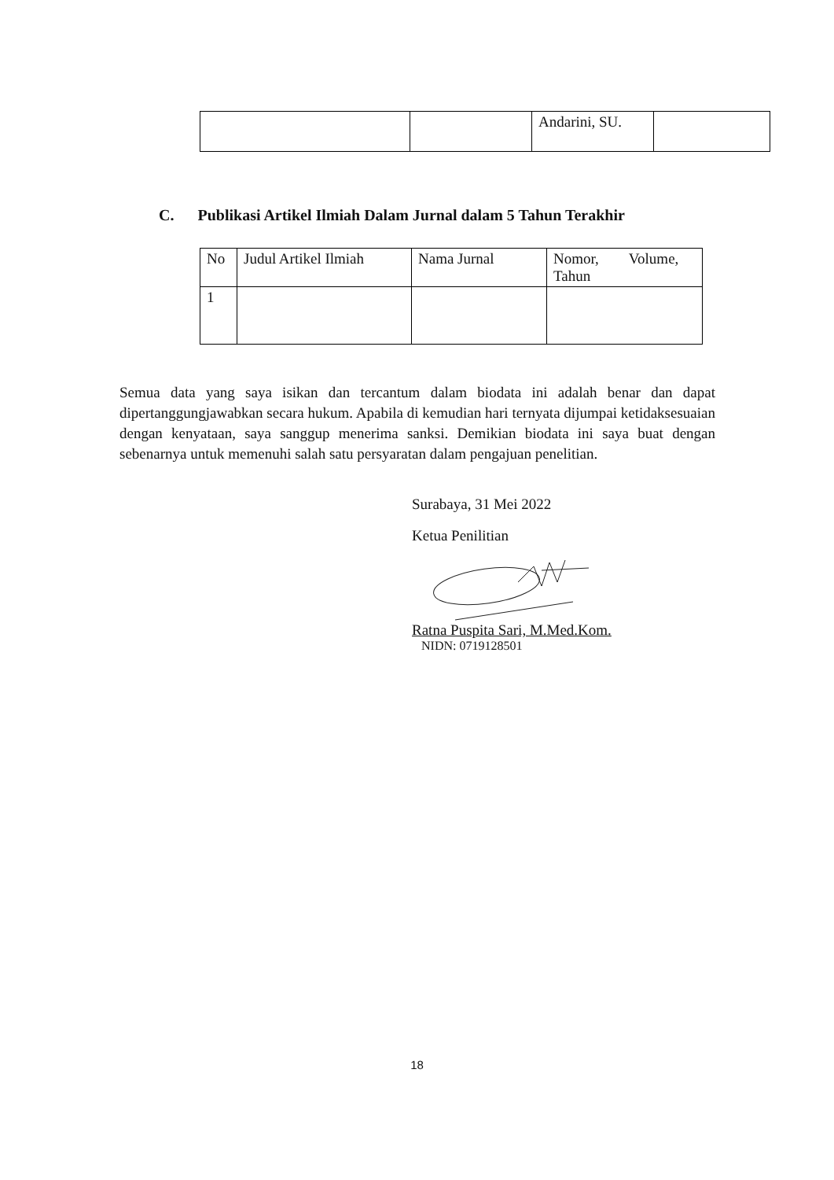| | | Andarini, SU. | |
C. Publikasi Artikel Ilmiah Dalam Jurnal dalam 5 Tahun Terakhir
| No | Judul Artikel Ilmiah | Nama Jurnal | Nomor, Volume, Tahun |
| 1 | | | |
Semua data yang saya isikan dan tercantum dalam biodata ini adalah benar dan dapat dipertanggungjawabkan secara hukum. Apabila di kemudian hari ternyata dijumpai ketidaksesuaian dengan kenyataan, saya sanggup menerima sanksi. Demikian biodata ini saya buat dengan sebenarnya untuk memenuhi salah satu persyaratan dalam pengajuan penelitian.
Surabaya, 31 Mei 2022
Ketua Penilitian
Ratna Puspita Sari, M.Med.Kom.
NIDN: 0719128501
18